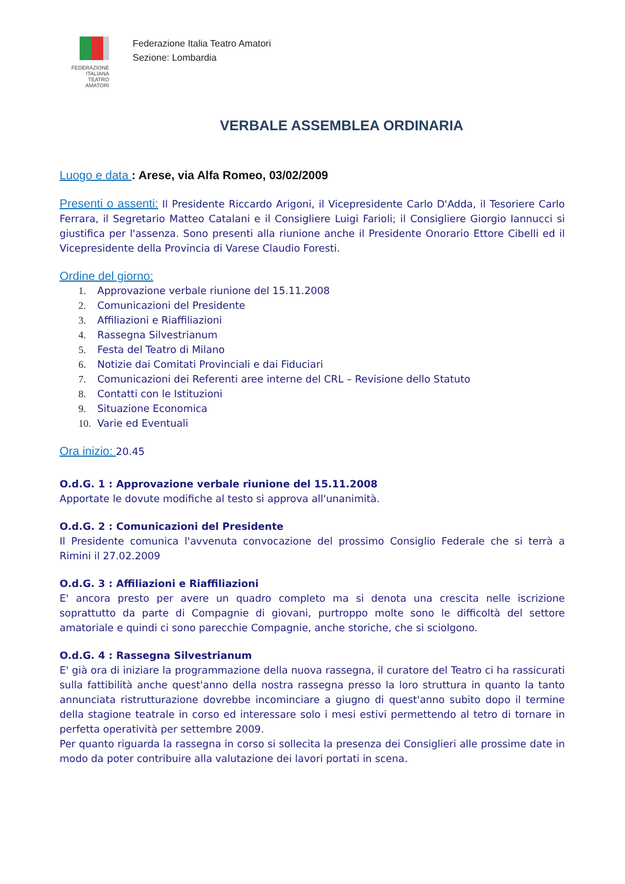FEDERAZIONE
ITALIANA
TEATRO
AMATORI
Federazione Italia Teatro Amatori
Sezione: Lombardia
VERBALE ASSEMBLEA ORDINARIA
Luogo e data : Arese, via Alfa Romeo, 03/02/2009
Presenti o assenti: Il Presidente Riccardo Arigoni, il Vicepresidente Carlo D'Adda, il Tesoriere Carlo Ferrara, il Segretario Matteo Catalani e il Consigliere Luigi Farioli; il Consigliere Giorgio Iannucci si giustifica per l'assenza. Sono presenti alla riunione anche il Presidente Onorario Ettore Cibelli ed il Vicepresidente della Provincia di Varese Claudio Foresti.
Ordine del giorno:
1. Approvazione verbale riunione del 15.11.2008
2. Comunicazioni del Presidente
3. Affiliazioni e Riaffiliazioni
4. Rassegna Silvestrianum
5. Festa del Teatro di Milano
6. Notizie dai Comitati Provinciali e dai Fiduciari
7. Comunicazioni dei Referenti aree interne del CRL – Revisione dello Statuto
8. Contatti con le Istituzioni
9. Situazione Economica
10. Varie ed Eventuali
Ora inizio: 20.45
O.d.G. 1 : Approvazione verbale riunione del 15.11.2008
Apportate le dovute modifiche al testo si approva all'unanimità.
O.d.G. 2 : Comunicazioni del Presidente
Il Presidente comunica l'avvenuta convocazione del prossimo Consiglio Federale che si terrà a Rimini il 27.02.2009
O.d.G. 3 : Affiliazioni e Riaffiliazioni
E' ancora presto per avere un quadro completo ma si denota una crescita nelle iscrizione soprattutto da parte di Compagnie di giovani, purtroppo molte sono le difficoltà del settore amatoriale e quindi ci sono parecchie Compagnie, anche storiche, che si sciolgono.
O.d.G. 4 : Rassegna Silvestrianum
E' già ora di iniziare la programmazione della nuova rassegna, il curatore del Teatro ci ha rassicurati sulla fattibilità anche quest'anno della nostra rassegna presso la loro struttura in quanto la tanto annunciata ristrutturazione dovrebbe incominciare a giugno di quest'anno subito dopo il termine della stagione teatrale in corso ed interessare solo i mesi estivi permettendo al tetro di tornare in perfetta operatività per settembre 2009.
Per quanto riguarda la rassegna in corso si sollecita la presenza dei Consiglieri alle prossime date in modo da poter contribuire alla valutazione dei lavori portati in scena.